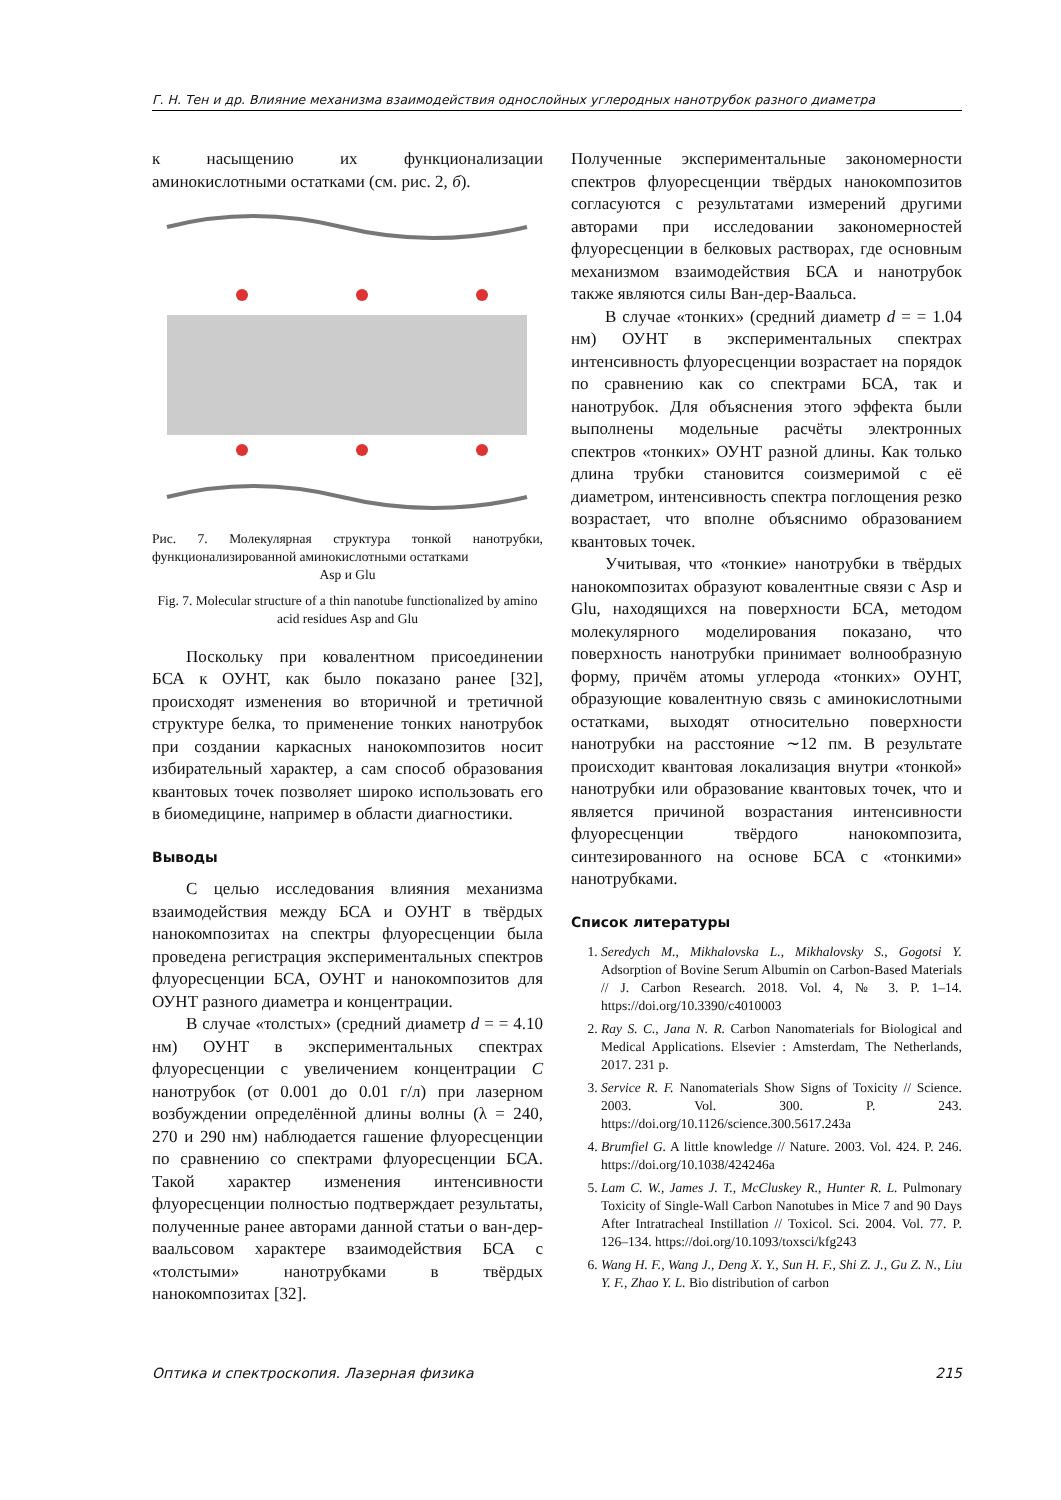Г. Н. Тен и др. Влияние механизма взаимодействия однослойных углеродных нанотрубок разного диаметра
к насыщению их функционализации аминокислотными остатками (см. рис. 2, б).
Рис. 7. Молекулярная структура тонкой нанотрубки, функционализированной аминокислотными остатками
Asp и Glu
Fig. 7. Molecular structure of a thin nanotube functionalized by amino acid residues Asp and Glu
Поскольку при ковалентном присоединении БСА к ОУНТ, как было показано ранее [32], происходят изменения во вторичной и третичной структуре белка, то применение тонких нанотрубок при создании каркасных нанокомпозитов носит избирательный характер, а сам способ образования квантовых точек позволяет широко использовать его в биомедицине, например в области диагностики.
Выводы
С целью исследования влияния механизма взаимодействия между БСА и ОУНТ в твёрдых нанокомпозитах на спектры флуоресценции была проведена регистрация экспериментальных спектров флуоресценции БСА, ОУНТ и нанокомпозитов для ОУНТ разного диаметра и концентрации.
В случае «толстых» (средний диаметр d = = 4.10 нм) ОУНТ в экспериментальных спектрах флуоресценции с увеличением концентрации C нанотрубок (от 0.001 до 0.01 г/л) при лазерном возбуждении определённой длины волны (λ = 240, 270 и 290 нм) наблюдается гашение флуоресценции по сравнению со спектрами флуоресценции БСА. Такой характер изменения интенсивности флуоресценции полностью подтверждает результаты, полученные ранее авторами данной статьи о ван-дер-ваальсовом характере взаимодействия БСА с «толстыми» нанотрубками в твёрдых нанокомпозитах [32].
Полученные экспериментальные закономерности спектров флуоресценции твёрдых нанокомпозитов согласуются с результатами измерений другими авторами при исследовании закономерностей флуоресценции в белковых растворах, где основным механизмом взаимодействия БСА и нанотрубок также являются силы Ван-дер-Ваальса.
В случае «тонких» (средний диаметр d = = 1.04 нм) ОУНТ в экспериментальных спектрах интенсивность флуоресценции возрастает на порядок по сравнению как со спектрами БСА, так и нанотрубок. Для объяснения этого эффекта были выполнены модельные расчёты электронных спектров «тонких» ОУНТ разной длины. Как только длина трубки становится соизмеримой с её диаметром, интенсивность спектра поглощения резко возрастает, что вполне объяснимо образованием квантовых точек.
Учитывая, что «тонкие» нанотрубки в твёрдых нанокомпозитах образуют ковалентные связи с Asp и Glu, находящихся на поверхности БСА, методом молекулярного моделирования показано, что поверхность нанотрубки принимает волнообразную форму, причём атомы углерода «тонких» ОУНТ, образующие ковалентную связь с аминокислотными остатками, выходят относительно поверхности нанотрубки на расстояние ∼12 пм. В результате происходит квантовая локализация внутри «тонкой» нанотрубки или образование квантовых точек, что и является причиной возрастания интенсивности флуоресценции твёрдого нанокомпозита, синтезированного на основе БСА с «тонкими» нанотрубками.
Список литературы
1. Seredych M., Mikhalovska L., Mikhalovsky S., Gogotsi Y. Adsorption of Bovine Serum Albumin on Carbon-Based Materials // J. Carbon Research. 2018. Vol. 4, № 3. P. 1–14. https://doi.org/10.3390/c4010003
2. Ray S. C., Jana N. R. Carbon Nanomaterials for Biological and Medical Applications. Elsevier : Amsterdam, The Netherlands, 2017. 231 p.
3. Service R. F. Nanomaterials Show Signs of Toxicity // Science. 2003. Vol. 300. P. 243. https://doi.org/10.1126/science.300.5617.243a
4. Brumfiel G. A little knowledge // Nature. 2003. Vol. 424. P. 246. https://doi.org/10.1038/424246a
5. Lam C. W., James J. T., McCluskey R., Hunter R. L. Pulmonary Toxicity of Single-Wall Carbon Nanotubes in Mice 7 and 90 Days After Intratracheal Instillation // Toxicol. Sci. 2004. Vol. 77. P. 126–134. https://doi.org/10.1093/toxsci/kfg243
6. Wang H. F., Wang J., Deng X. Y., Sun H. F., Shi Z. J., Gu Z. N., Liu Y. F., Zhao Y. L. Bio distribution of carbon
Оптика и спектроскопия. Лазерная физика 215